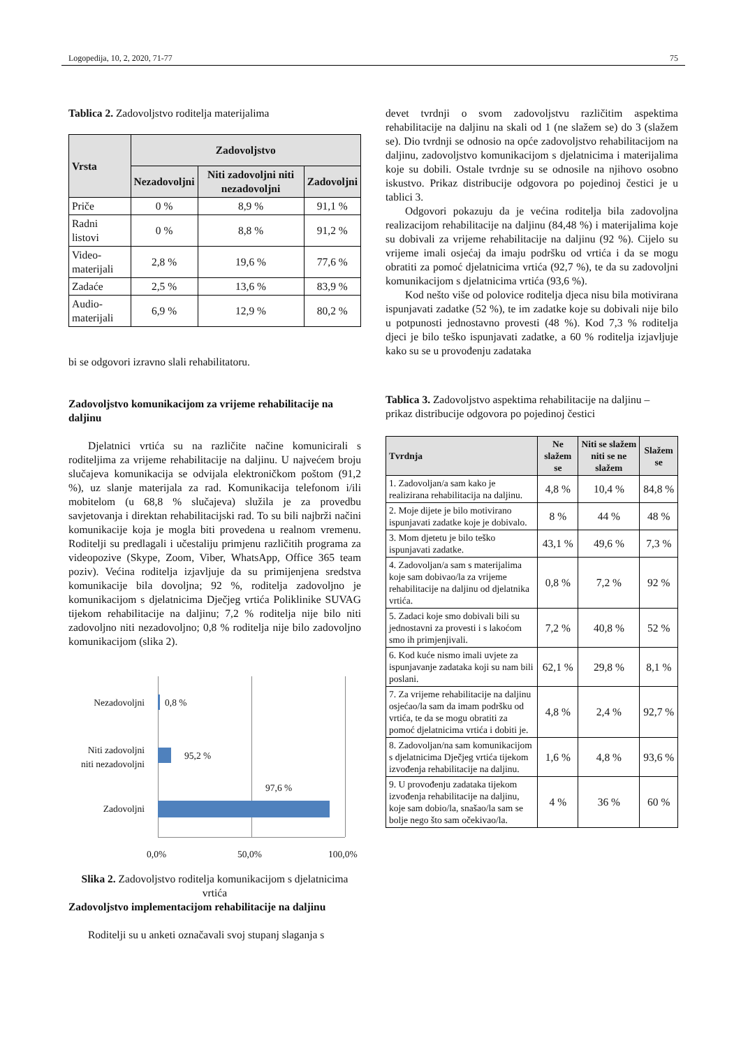Logopedija, 10, 2, 2020, 71-77 75
Tablica 2. Zadovoljstvo roditelja materijalima
| Vrsta | Zadovoljstvo | | |
| --- | --- | --- | --- |
| | Nezadovoljni | Niti zadovoljni niti nezadovoljni | Zadovoljni |
| Priče | 0 % | 8,9 % | 91,1 % |
| Radni listovi | 0 % | 8,8 % | 91,2 % |
| Video-materijali | 2,8 % | 19,6 % | 77,6 % |
| Zadaće | 2,5 % | 13,6 % | 83,9 % |
| Audio-materijali | 6,9 % | 12,9 % | 80,2 % |
bi se odgovori izravno slali rehabilitatoru.
Zadovoljstvo komunikacijom za vrijeme rehabilitacije na daljinu
Djelatnici vrtića su na različite načine komunicirali s roditeljima za vrijeme rehabilitacije na daljinu. U najvećem broju slučajeva komunikacija se odvijala elektroničkom poštom (91,2 %), uz slanje materijala za rad. Komunikacija telefonom i/ili mobitelom (u 68,8 % slučajeva) služila je za provedbu savjetovanja i direktan rehabilitacijski rad. To su bili najbrži načini komunikacije koja je mogla biti provedena u realnom vremenu. Roditelji su predlagali i učestaliju primjenu različitih programa za videopozive (Skype, Zoom, Viber, WhatsApp, Office 365 team poziv). Većina roditelja izjavljuje da su primijenjena sredstva komunikacije bila dovoljna; 92 %, roditelja zadovoljno je komunikacijom s djelatnicima Dječjeg vrtića Poliklinike SUVAG tijekom rehabilitacije na daljinu; 7,2 % roditelja nije bilo niti zadovoljno niti nezadovoljno; 0,8 % roditelja nije bilo zadovoljno komunikacijom (slika 2).
Nezadovoljni 0,8 %
Niti zadovoljni
niti nezadovoljni
95,2 %
97,6 %
Zadovoljni
0,0% 50,0% 100,0%
Slika 2. Zadovoljstvo roditelja komunikacijom s djelatnicima vrtića
Zadovoljstvo implementacijom rehabilitacije na daljinu
Roditelji su u anketi označavali svoj stupanj slaganja s
devet tvrdnji o svom zadovoljstvu različitim aspektima rehabilitacije na daljinu na skali od 1 (ne slažem se) do 3 (slažem se). Dio tvrdnji se odnosio na opće zadovoljstvo rehabilitacijom na daljinu, zadovoljstvo komunikacijom s djelatnicima i materijalima koje su dobili. Ostale tvrdnje su se odnosile na njihovo osobno iskustvo. Prikaz distribucije odgovora po pojedinoj čestici je u tablici 3.
Odgovori pokazuju da je većina roditelja bila zadovoljna realizacijom rehabilitacije na daljinu (84,48 %) i materijalima koje su dobivali za vrijeme rehabilitacije na daljinu (92 %). Cijelo su vrijeme imali osjećaj da imaju podršku od vrtića i da se mogu obratiti za pomoć djelatnicima vrtića (92,7 %), te da su zadovoljni komunikacijom s djelatnicima vrtića (93,6 %).
Kod nešto više od polovice roditelja djeca nisu bila motivirana ispunjavati zadatke (52 %), te im zadatke koje su dobivali nije bilo u potpunosti jednostavno provesti (48 %). Kod 7,3 % roditelja djeci je bilo teško ispunjavati zadatke, a 60 % roditelja izjavljuje kako su se u provođenju zadataka
Tablica 3. Zadovoljstvo aspektima rehabilitacije na daljinu – prikaz distribucije odgovora po pojedinoj čestici
| Tvrdnja | Ne slažem se | Niti se slažem niti se ne slažem | Slažem se |
| --- | --- | --- | --- |
| 1. Zadovoljan/a sam kako je realizirana rehabilitacija na daljinu. | 4,8 % | 10,4 % | 84,8 % |
| 2. Moje dijete je bilo motivirano ispunjavati zadatke koje je dobivalo. | 8 % | 44 % | 48 % |
| 3. Mom djetetu je bilo teško ispunjavati zadatke. | 43,1 % | 49,6 % | 7,3 % |
| 4. Zadovoljan/a sam s materijalima koje sam dobivao/la za vrijeme rehabilitacije na daljinu od djelatnika vrtića. | 0,8 % | 7,2 % | 92 % |
| 5. Zadaci koje smo dobivali bili su jednostavni za provesti i s lakoćom smo ih primjenjivali. | 7,2 % | 40,8 % | 52 % |
| 6. Kod kuće nismo imali uvjete za ispunjavanje zadataka koji su nam bili poslani. | 62,1 % | 29,8 % | 8,1 % |
| 7. Za vrijeme rehabilitacije na daljinu osjećao/la sam da imam podršku od vrtića, te da se mogu obratiti za pomoć djelatnicima vrtića i dobiti je. | 4,8 % | 2,4 % | 92,7 % |
| 8. Zadovoljan/na sam komunikacijom s djelatnicima Dječjeg vrtića tijekom izvođenja rehabilitacije na daljinu. | 1,6 % | 4,8 % | 93,6 % |
| 9. U provođenju zadataka tijekom izvođenja rehabilitacije na daljinu, koje sam dobio/la, snašao/la sam se bolje nego što sam očekivao/la. | 4 % | 36 % | 60 % |